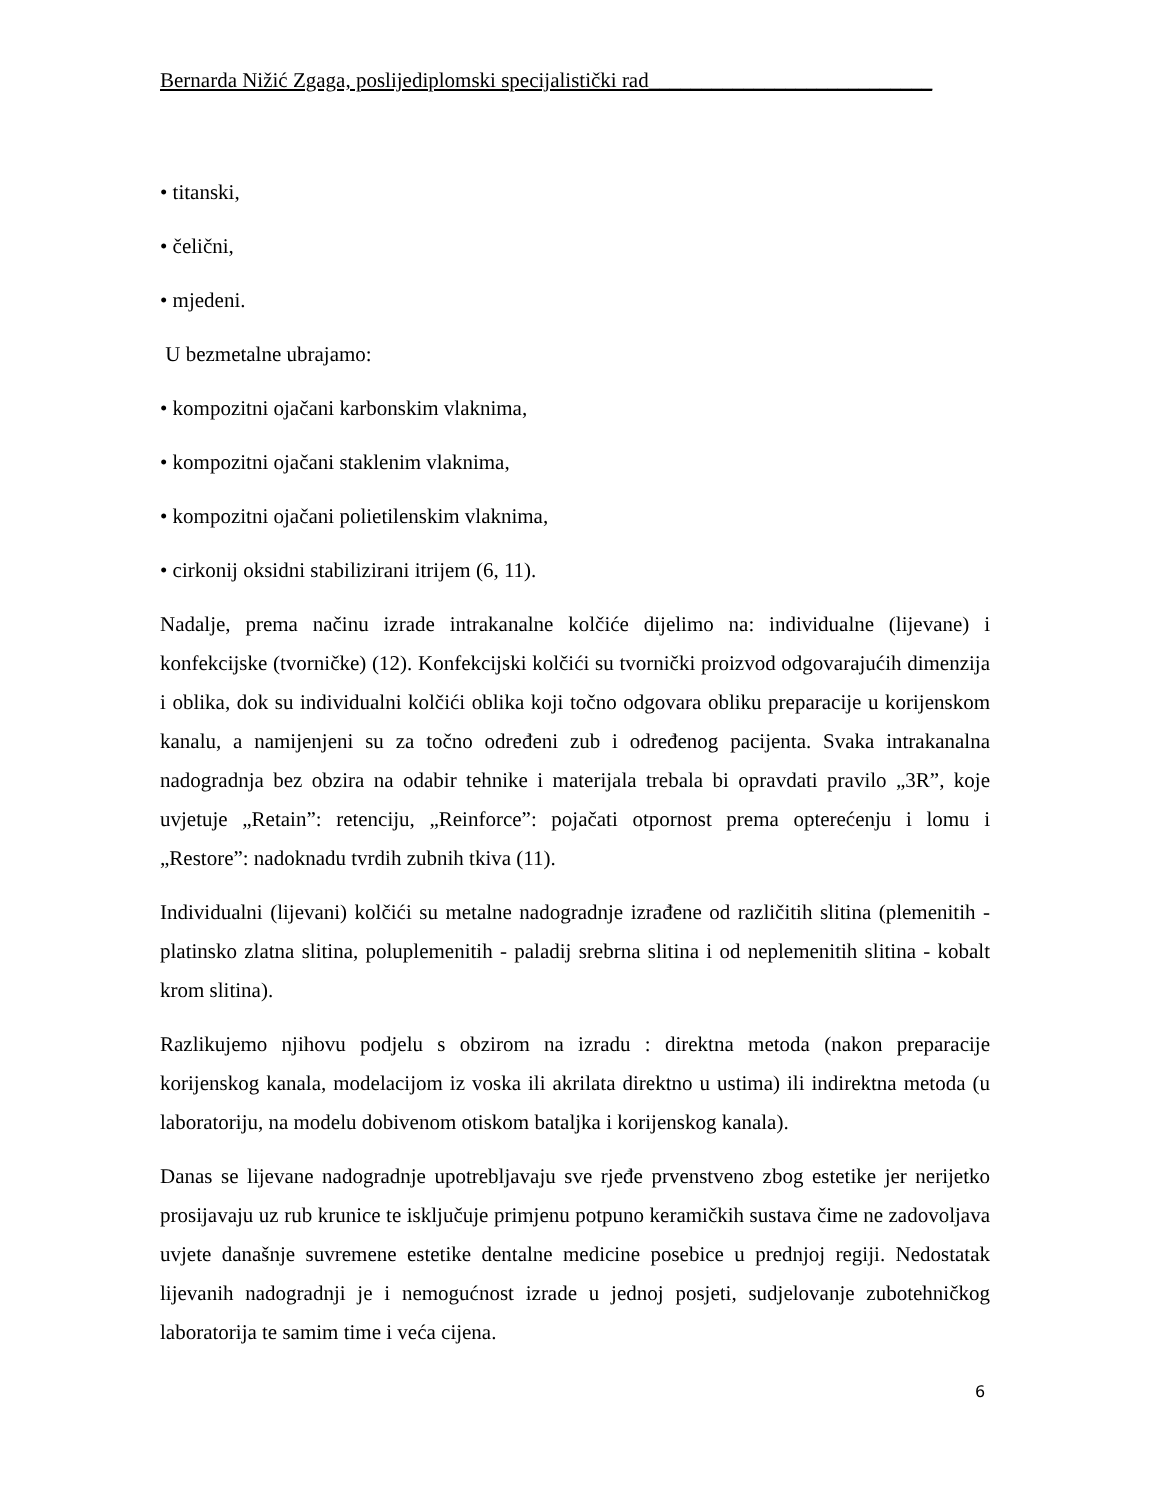Bernarda Nižić Zgaga, poslijediplomski specijalistički rad___________________________
• titanski,
• čelični,
• mjedeni.
U bezmetalne ubrajamo:
• kompozitni ojačani karbonskim vlaknima,
• kompozitni ojačani staklenim vlaknima,
• kompozitni ojačani polietilenskim vlaknima,
• cirkonij oksidni stabilizirani itrijem (6, 11).
Nadalje, prema načinu izrade intrakanalne kolčiće dijelimo na: individualne (lijevane) i konfekcijske (tvorničke) (12). Konfekcijski kolčići su tvornički proizvod odgovarajućih dimenzija i oblika, dok su individualni kolčići oblika koji točno odgovara obliku preparacije u korijenskom kanalu, a namijenjeni su za točno određeni zub i određenog pacijenta. Svaka intrakanalna nadogradnja bez obzira na odabir tehnike i materijala trebala bi opravdati pravilo „3R”, koje uvjetuje „Retain”: retenciju, „Reinforce”: pojačati otpornost prema opterećenju i lomu i „Restore”: nadoknadu tvrdih zubnih tkiva (11).
Individualni (lijevani) kolčići su metalne nadogradnje izrađene od različitih slitina (plemenitih - platinsko zlatna slitina, poluplemenitih - paladij srebrna slitina i od neplemenitih slitina - kobalt krom slitina).
Razlikujemo njihovu podjelu s obzirom na izradu : direktna metoda (nakon preparacije korijenskog kanala, modelacijom iz voska ili akrilata direktno u ustima) ili indirektna metoda (u laboratoriju, na modelu dobivenom otiskom bataljka i korijenskog kanala).
Danas se lijevane nadogradnje upotrebljavaju sve rjeđe prvenstveno zbog estetike jer nerijetko prosijavaju uz rub krunice te isključuje primjenu potpuno keramičkih sustava čime ne zadovoljava uvjete današnje suvremene estetike dentalne medicine posebice u prednjoj regiji. Nedostatak lijevanih nadogradnji je i nemogućnost izrade u jednoj posjeti, sudjelovanje zubotehničkog laboratorija te samim time i veća cijena.
6